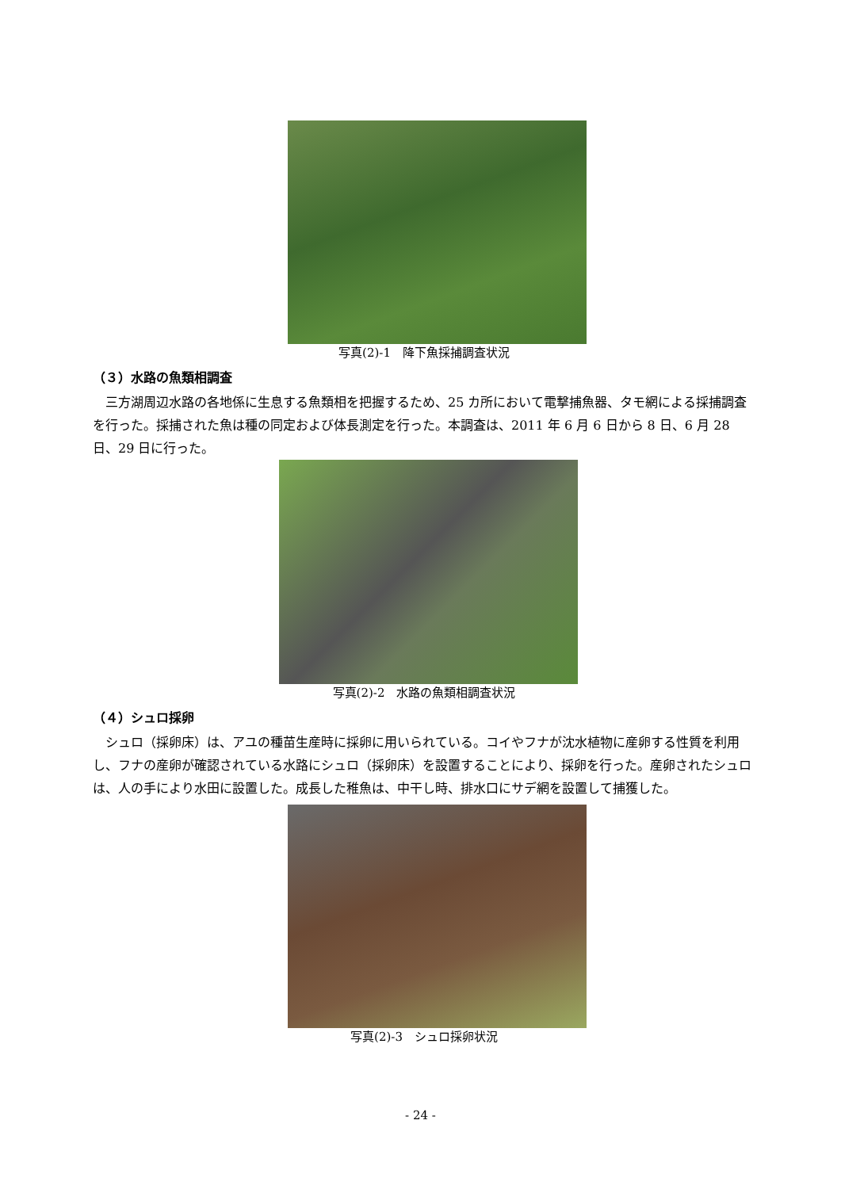写真(2)-1　降下魚採捕調査状況
（３）水路の魚類相調査
三方湖周辺水路の各地係に生息する魚類相を把握するため、25 カ所において電撃捕魚器、タモ網による採捕調査を行った。採捕された魚は種の同定および体長測定を行った。本調査は、2011 年 6 月 6 日から 8 日、6 月 28 日、29 日に行った。
写真(2)-2　水路の魚類相調査状況
（４）シュロ採卵
シュロ（採卵床）は、アユの種苗生産時に採卵に用いられている。コイやフナが沈水植物に産卵する性質を利用し、フナの産卵が確認されている水路にシュロ（採卵床）を設置することにより、採卵を行った。産卵されたシュロは、人の手により水田に設置した。成長した稚魚は、中干し時、排水口にサデ網を設置して捕獲した。
写真(2)-3　シュロ採卵状況
- 24 -